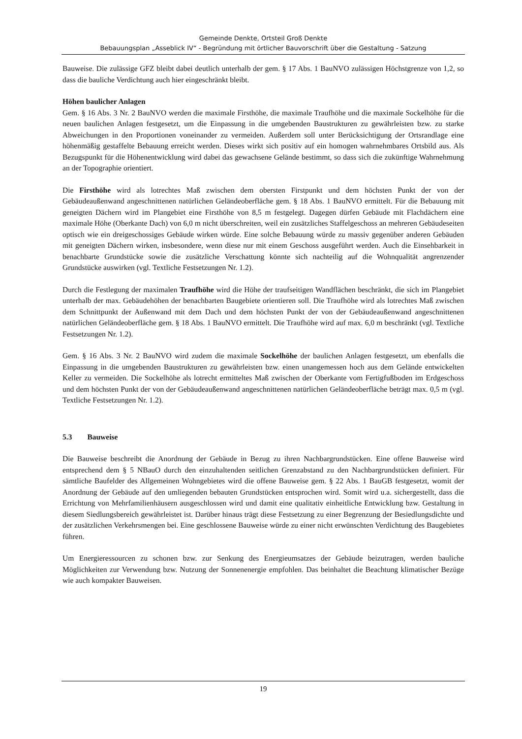Gemeinde Denkte, Ortsteil Groß Denkte
Bebauungsplan „Asseblick IV“ - Begründung mit örtlicher Bauvorschrift über die Gestaltung - Satzung
Bauweise. Die zulässige GFZ bleibt dabei deutlich unterhalb der gem. § 17 Abs. 1 BauNVO zulässigen Höchstgrenze von 1,2, so dass die bauliche Verdichtung auch hier eingeschränkt bleibt.
Höhen baulicher Anlagen
Gem. § 16 Abs. 3 Nr. 2 BauNVO werden die maximale Firsthöhe, die maximale Traufhöhe und die maximale Sockelhöhe für die neuen baulichen Anlagen festgesetzt, um die Einpassung in die umgebenden Baustrukturen zu gewährleisten bzw. zu starke Abweichungen in den Proportionen voneinander zu vermeiden. Außerdem soll unter Berücksichtigung der Ortsrandlage eine höhenmäßig gestaffelte Bebauung erreicht werden. Dieses wirkt sich positiv auf ein homogen wahrnehmbares Ortsbild aus. Als Bezugspunkt für die Höhenentwicklung wird dabei das gewachsene Gelände bestimmt, so dass sich die zukünftige Wahrnehmung an der Topographie orientiert.
Die Firsthöhe wird als lotrechtes Maß zwischen dem obersten Firstpunkt und dem höchsten Punkt der von der Gebäudeaußenwand angeschnittenen natürlichen Geländeoberfläche gem. § 18 Abs. 1 BauNVO ermittelt. Für die Bebauung mit geneigten Dächern wird im Plangebiet eine Firsthöhe von 8,5 m festgelegt. Dagegen dürfen Gebäude mit Flachdächern eine maximale Höhe (Oberkante Dach) von 6,0 m nicht überschreiten, weil ein zusätzliches Staffelgeschoss an mehreren Gebäudeseiten optisch wie ein dreigeschossiges Gebäude wirken würde. Eine solche Bebauung würde zu massiv gegenüber anderen Gebäuden mit geneigten Dächern wirken, insbesondere, wenn diese nur mit einem Geschoss ausgeführt werden. Auch die Einsehbarkeit in benachbarte Grundstücke sowie die zusätzliche Verschattung könnte sich nachteilig auf die Wohnqualität angrenzender Grundstücke auswirken (vgl. Textliche Festsetzungen Nr. 1.2).
Durch die Festlegung der maximalen Traufhöhe wird die Höhe der traufseitigen Wandflächen beschränkt, die sich im Plangebiet unterhalb der max. Gebäudehöhen der benachbarten Baugebiete orientieren soll. Die Traufhöhe wird als lotrechtes Maß zwischen dem Schnittpunkt der Außenwand mit dem Dach und dem höchsten Punkt der von der Gebäudeaußenwand angeschnittenen natürlichen Geländeoberfläche gem. § 18 Abs. 1 BauNVO ermittelt. Die Traufhöhe wird auf max. 6,0 m beschränkt (vgl. Textliche Festsetzungen Nr. 1.2).
Gem. § 16 Abs. 3 Nr. 2 BauNVO wird zudem die maximale Sockelhöhe der baulichen Anlagen festgesetzt, um ebenfalls die Einpassung in die umgebenden Baustrukturen zu gewährleisten bzw. einen unangemessen hoch aus dem Gelände entwickelten Keller zu vermeiden. Die Sockelhöhe als lotrecht ermitteltes Maß zwischen der Oberkante vom Fertigfußboden im Erdgeschoss und dem höchsten Punkt der von der Gebäudeaußenwand angeschnittenen natürlichen Geländeoberfläche beträgt max. 0,5 m (vgl. Textliche Festsetzungen Nr. 1.2).
5.3 Bauweise
Die Bauweise beschreibt die Anordnung der Gebäude in Bezug zu ihren Nachbargrundstücken. Eine offene Bauweise wird entsprechend dem § 5 NBauO durch den einzuhaltenden seitlichen Grenzabstand zu den Nachbargrundstücken definiert. Für sämtliche Baufelder des Allgemeinen Wohngebietes wird die offene Bauweise gem. § 22 Abs. 1 BauGB festgesetzt, womit der Anordnung der Gebäude auf den umliegenden bebauten Grundstücken entsprochen wird. Somit wird u.a. sichergestellt, dass die Errichtung von Mehrfamilienhäusern ausgeschlossen wird und damit eine qualitativ einheitliche Entwicklung bzw. Gestaltung in diesem Siedlungsbereich gewährleistet ist. Darüber hinaus trägt diese Festsetzung zu einer Begrenzung der Besiedlungsdichte und der zusätzlichen Verkehrsmengen bei. Eine geschlossene Bauweise würde zu einer nicht erwünschten Verdichtung des Baugebietes führen.
Um Energieressourcen zu schonen bzw. zur Senkung des Energieumsatzes der Gebäude beizutragen, werden bauliche Möglichkeiten zur Verwendung bzw. Nutzung der Sonnenenergie empfohlen. Das beinhaltet die Beachtung klimatischer Bezüge wie auch kompakter Bauweisen.
19